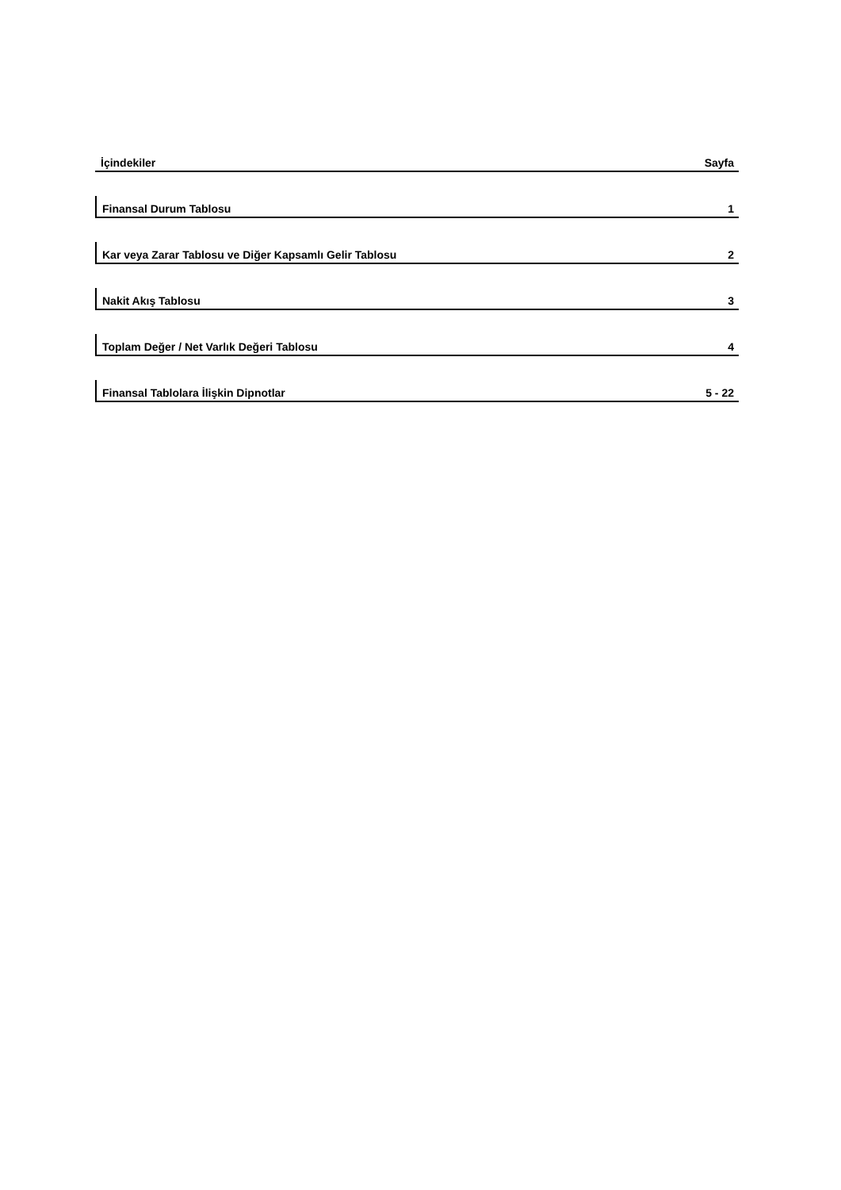İçindekiler Sayfa
Finansal Durum Tablosu 1
Kar veya Zarar Tablosu ve Diğer Kapsamlı Gelir Tablosu 2
Nakit Akış Tablosu 3
Toplam Değer / Net Varlık Değeri Tablosu 4
Finansal Tablolara İlişkin Dipnotlar 5 - 22